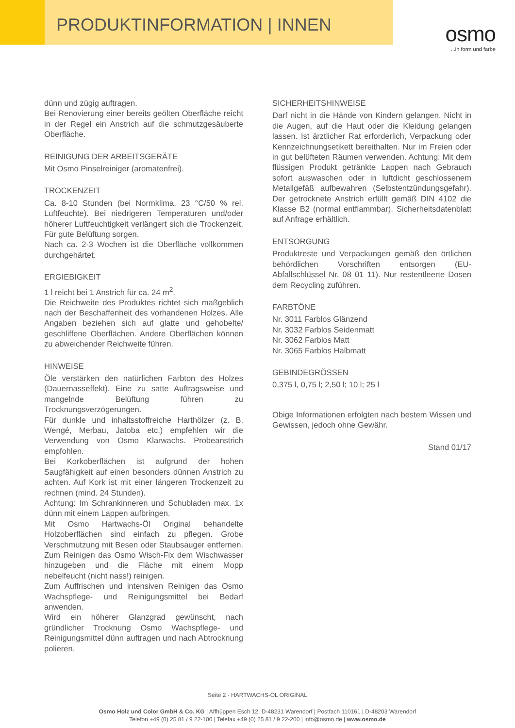PRODUKTINFORMATION | INNEN
osmo
...in form und farbe
dünn und zügig auftragen.
Bei Renovierung einer bereits geölten Oberfläche reicht in der Regel ein Anstrich auf die schmutzgesäuberte Oberfläche.
REINIGUNG DER ARBEITSGERÄTE
Mit Osmo Pinselreiniger (aromatenfrei).
TROCKENZEIT
Ca. 8-10 Stunden (bei Normklima, 23 °C/50 % rel. Luftfeuchte). Bei niedrigeren Temperaturen und/oder höherer Luftfeuchtigkeit verlängert sich die Trockenzeit. Für gute Belüftung sorgen.
Nach ca. 2-3 Wochen ist die Oberfläche vollkommen durchgehärtet.
ERGIEBIGKEIT
1 l reicht bei 1 Anstrich für ca. 24 m<sup>2</sup>.
Die Reichweite des Produktes richtet sich maßgeblich nach der Beschaffenheit des vorhandenen Holzes. Alle Angaben beziehen sich auf glatte und gehobelte/ geschliffene Oberflächen. Andere Oberflächen können zu abweichender Reichweite führen.
HINWEISE
Öle verstärken den natürlichen Farbton des Holzes (Dauernasseffekt). Eine zu satte Auftragsweise und mangelnde Belüftung führen zu Trocknungsverzögerungen.
Für dunkle und inhaltsstoffreiche Harthölzer (z. B. Wengé, Merbau, Jatoba etc.) empfehlen wir die Verwendung von Osmo Klarwachs. Probeanstrich empfohlen.
Bei Korkoberflächen ist aufgrund der hohen Saugfähigkeit auf einen besonders dünnen Anstrich zu achten. Auf Kork ist mit einer längeren Trockenzeit zu rechnen (mind. 24 Stunden).
Achtung: Im Schrankinneren und Schubladen max. 1x dünn mit einem Lappen aufbringen.
Mit Osmo Hartwachs-Öl Original behandelte Holzoberflächen sind einfach zu pflegen. Grobe Verschmutzung mit Besen oder Staubsauger entfernen. Zum Reinigen das Osmo Wisch-Fix dem Wischwasser hinzugeben und die Fläche mit einem Mopp nebelfeucht (nicht nass!) reinigen.
Zum Auffrischen und intensiven Reinigen das Osmo Wachspflege- und Reinigungsmittel bei Bedarf anwenden.
Wird ein höherer Glanzgrad gewünscht, nach gründlicher Trocknung Osmo Wachspflege- und Reinigungsmittel dünn auftragen und nach Abtrocknung polieren.
SICHERHEITSHINWEISE
Darf nicht in die Hände von Kindern gelangen. Nicht in die Augen, auf die Haut oder die Kleidung gelangen lassen. Ist ärztlicher Rat erforderlich, Verpackung oder Kennzeichnungsetikett bereithalten. Nur im Freien oder in gut belüfteten Räumen verwenden. Achtung: Mit dem flüssigen Produkt getränkte Lappen nach Gebrauch sofort auswaschen oder in luftdicht geschlossenem Metallgefäß aufbewahren (Selbstentzündungsgefahr). Der getrocknete Anstrich erfüllt gemäß DIN 4102 die Klasse B2 (normal entflammbar). Sicherheitsdatenblatt auf Anfrage erhältlich.
ENTSORGUNG
Produktreste und Verpackungen gemäß den örtlichen behördlichen Vorschriften entsorgen (EU-Abfallschlüssel Nr. 08 01 11). Nur restentleerte Dosen dem Recycling zuführen.
FARBTÖNE
Nr. 3011 Farblos Glänzend
Nr. 3032 Farblos Seidenmatt
Nr. 3062 Farblos Matt
Nr. 3065 Farblos Halbmatt
GEBINDEGRÖSSEN
0,375 l, 0,75 l; 2,50 l; 10 l; 25 l
Obige Informationen erfolgten nach bestem Wissen und Gewissen, jedoch ohne Gewähr.
Stand 01/17
Seite 2 - HARTWACHS-ÖL ORIGINAL
Osmo Holz und Color GmbH & Co. KG | Affhüppen Esch 12, D-48231 Warendorf | Postfach 110161 | D-48203 Warendorf
Telefon +49 (0) 25 81 / 9 22-100 | Telefax +49 (0) 25 81 / 9 22-200 | info@osmo.de | www.osmo.de